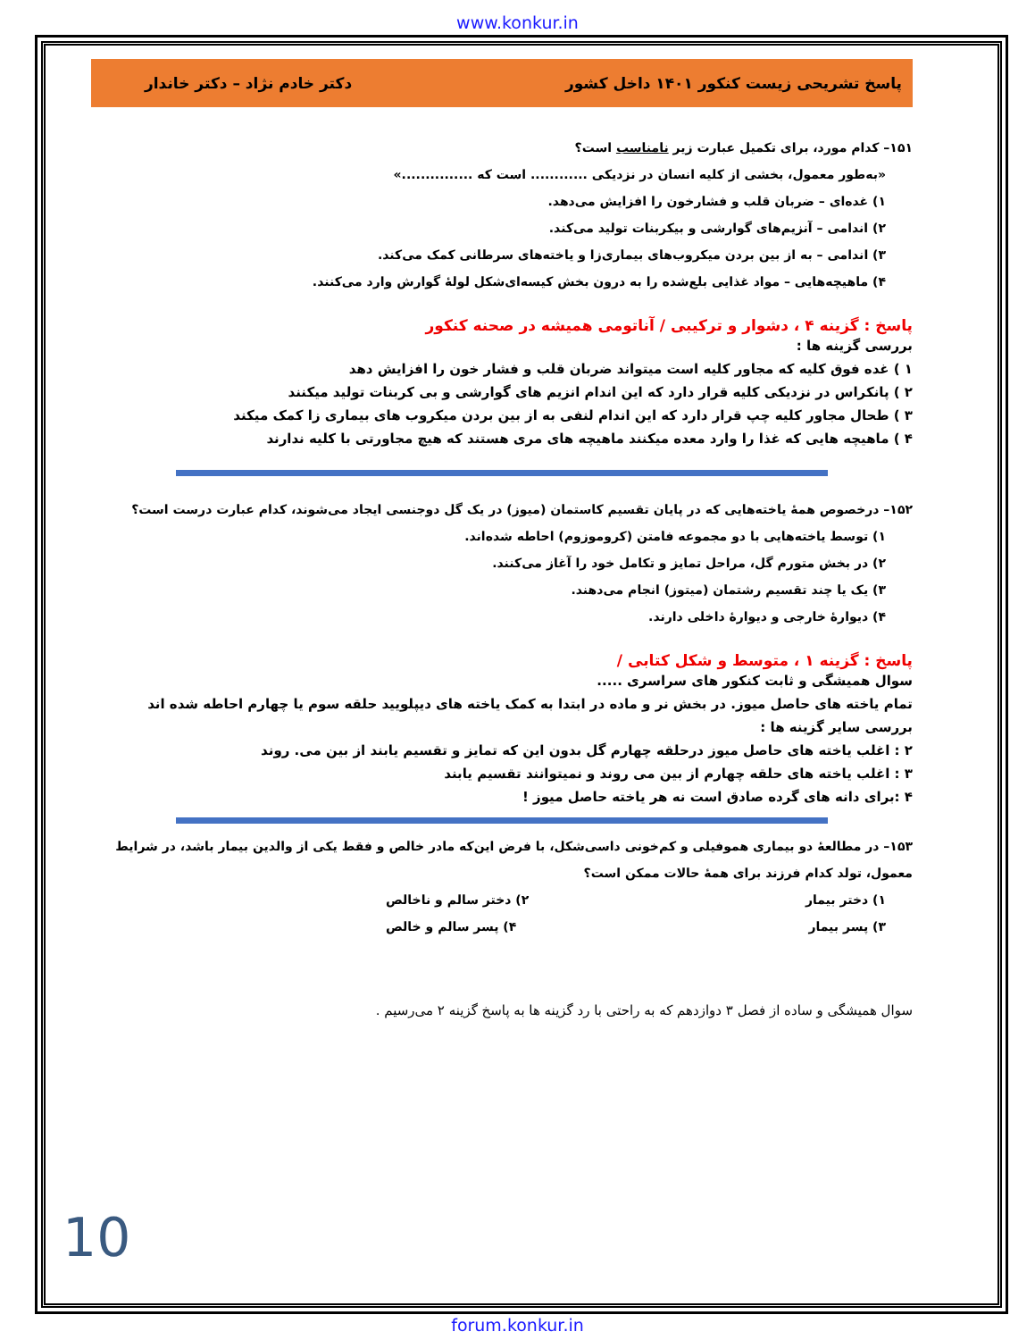www.konkur.in
پاسخ تشریحی زیست کنکور ۱۴۰۱ داخل کشور دکتر خادم نژاد – دکتر خاندار
۱۵۱– کدام مورد، برای تکمیل عبارت زیر نامناسب است؟
«به‌طور معمول، بخشی از کلیه انسان در نزدیکی ............ است که ...............»
۱) غده‌ای – ضربان قلب و فشارخون را افزایش می‌دهد.
۲) اندامی – آنزیم‌های گوارشی و بیکربنات تولید می‌کند.
۳) اندامی – به از بین بردن میکروب‌های بیماری‌زا و یاخته‌های سرطانی کمک می‌کند.
۴) ماهیچه‌هایی – مواد غذایی بلع‌شده را به درون بخش کیسه‌ای‌شکل لولهٔ گوارش وارد می‌کنند.
پاسخ : گزینه ۴ ، دشوار و ترکیبی / آناتومی همیشه در صحنه کنکور
بررسی گزینه ها :
۱ ) غده فوق کلیه که مجاور کلیه است میتواند ضربان قلب و فشار خون را افزایش دهد
۲ ) پانکراس در نزدیکی کلیه قرار دارد که این اندام انزیم های گوارشی و بی کربنات تولید میکنند
۳ ) طحال مجاور کلیه چپ قرار دارد که این اندام لنفی به از بین بردن میکروب های بیماری زا کمک میکند
۴ ) ماهیچه هایی که غذا را وارد معده میکنند ماهیچه های مری هستند که هیچ مجاورتی با کلیه ندارند
۱۵۲– درخصوص همهٔ یاخته‌هایی که در پایان تقسیم کاستمان (میوز) در یک گل دوجنسی ایجاد می‌شوند، کدام عبارت درست است؟
۱) توسط یاخته‌هایی با دو مجموعه فامتن (کروموزوم) احاطه شده‌اند.
۲) در بخش متورم گل، مراحل تمایز و تکامل خود را آغاز می‌کنند.
۳) یک یا چند تقسیم رشتمان (میتوز) انجام می‌دهند.
۴) دیوارهٔ خارجی و دیوارهٔ داخلی دارند.
پاسخ : گزینه ۱ ، متوسط و شکل کتابی /
سوال همیشگی و ثابت کنکور های سراسری .....
تمام یاخته های حاصل میوز. در بخش نر و ماده در ابتدا به کمک یاخته های دیپلویید حلقه سوم یا چهارم احاطه شده اند
بررسی سایر گزینه ها :
۲ : اغلب یاخته های حاصل میوز درحلقه چهارم گل بدون این که تمایز و تقسیم یابند از بین می. روند
۳ : اغلب یاخته های حلقه چهارم از بین می روند و نمیتوانند تقسیم یابند
۴ :برای دانه های گرده صادق است نه هر یاخته حاصل میوز !
۱۵۳– در مطالعهٔ دو بیماری هموفیلی و کم‌خونی داسی‌شکل، با فرض این‌که مادر خالص و فقط یکی از والدین بیمار باشد، در شرایط معمول، تولد کدام فرزند برای همهٔ حالات ممکن است؟
۱) دختر بیمار ۲) دختر سالم و ناخالص
۳) پسر بیمار ۴) پسر سالم و خالص
سوال همیشگی و ساده از فصل ۳ دوازدهم که به راحتی با رد گزینه ها به پاسخ گزینه ۲ می‌رسیم .
10
forum.konkur.in